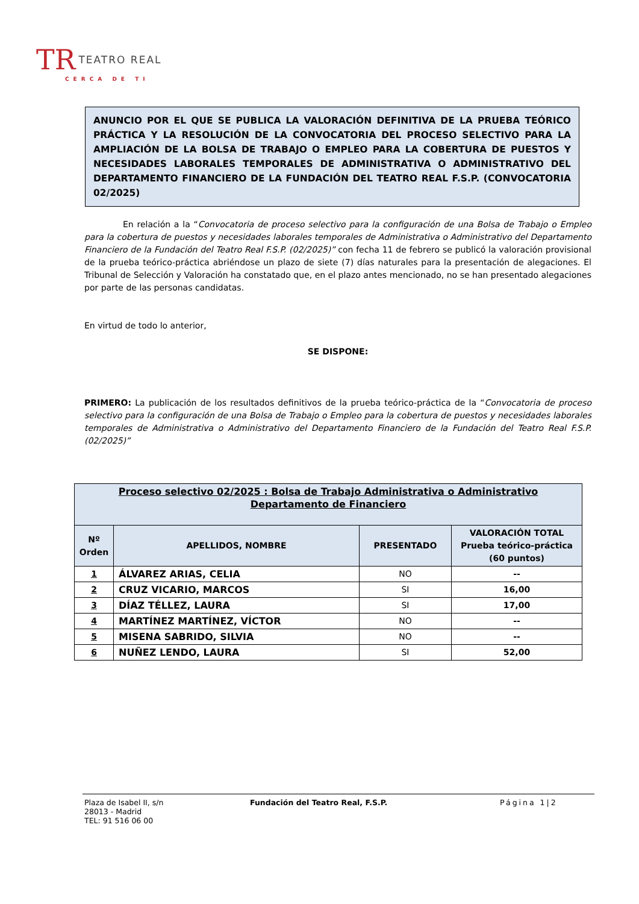TR TEATRO REAL
CERCA DE TI
ANUNCIO POR EL QUE SE PUBLICA LA VALORACIÓN DEFINITIVA DE LA PRUEBA TEÓRICO PRÁCTICA Y LA RESOLUCIÓN DE LA CONVOCATORIA DEL PROCESO SELECTIVO PARA LA AMPLIACIÓN DE LA BOLSA DE TRABAJO O EMPLEO PARA LA COBERTURA DE PUESTOS Y NECESIDADES LABORALES TEMPORALES DE ADMINISTRATIVA O ADMINISTRATIVO DEL DEPARTAMENTO FINANCIERO DE LA FUNDACIÓN DEL TEATRO REAL F.S.P. (CONVOCATORIA 02/2025)
En relación a la “Convocatoria de proceso selectivo para la configuración de una Bolsa de Trabajo o Empleo para la cobertura de puestos y necesidades laborales temporales de Administrativa o Administrativo del Departamento Financiero de la Fundación del Teatro Real F.S.P. (02/2025)” con fecha 11 de febrero se publicó la valoración provisional de la prueba teórico-práctica abriéndose un plazo de siete (7) días naturales para la presentación de alegaciones. El Tribunal de Selección y Valoración ha constatado que, en el plazo antes mencionado, no se han presentado alegaciones por parte de las personas candidatas.
En virtud de todo lo anterior,
SE DISPONE:
PRIMERO: La publicación de los resultados definitivos de la prueba teórico-práctica de la “Convocatoria de proceso selectivo para la configuración de una Bolsa de Trabajo o Empleo para la cobertura de puestos y necesidades laborales temporales de Administrativa o Administrativo del Departamento Financiero de la Fundación del Teatro Real F.S.P. (02/2025)”
| Proceso selectivo 02/2025 : Bolsa de Trabajo Administrativa o Administrativo Departamento de Financiero | | | |
| --- | --- | --- | --- |
| Nº Orden | APELLIDOS, NOMBRE | PRESENTADO | VALORACIÓN TOTAL Prueba teórico-práctica (60 puntos) |
| 1 | ÁLVAREZ ARIAS, CELIA | NO | -- |
| 2 | CRUZ VICARIO, MARCOS | SI | 16,00 |
| 3 | DÍAZ TÉLLEZ, LAURA | SI | 17,00 |
| 4 | MARTÍNEZ MARTÍNEZ, VÍCTOR | NO | -- |
| 5 | MISENA SABRIDO, SILVIA | NO | -- |
| 6 | NUÑEZ LENDO, LAURA | SI | 52,00 |
Plaza de Isabel II, s/n
28013 - Madrid
TEL: 91 516 06 00
Fundación del Teatro Real, F.S.P. Página 1|2